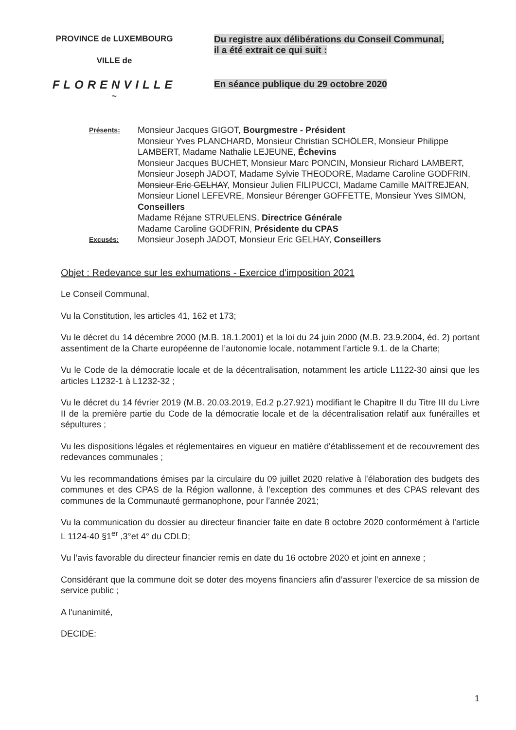PROVINCE de LUXEMBOURG
VILLE de
FLORENVILLE
~
Du registre aux délibérations du Conseil Communal,
il a été extrait ce qui suit :
En séance publique du 29 octobre 2020
Présents:
Monsieur Jacques GIGOT, Bourgmestre - Président
Monsieur Yves PLANCHARD, Monsieur Christian SCHÖLER, Monsieur Philippe LAMBERT, Madame Nathalie LEJEUNE, Échevins
Monsieur Jacques BUCHET, Monsieur Marc PONCIN, Monsieur Richard LAMBERT, Monsieur Joseph JADOT, Madame Sylvie THEODORE, Madame Caroline GODFRIN, Monsieur Eric GELHAY, Monsieur Julien FILIPUCCI, Madame Camille MAITREJEAN, Monsieur Lionel LEFEVRE, Monsieur Bérenger GOFFETTE, Monsieur Yves SIMON, Conseillers
Madame Réjane STRUELENS, Directrice Générale
Madame Caroline GODFRIN, Présidente du CPAS
Excusés:
Monsieur Joseph JADOT, Monsieur Eric GELHAY, Conseillers
Objet : Redevance sur les exhumations - Exercice d'imposition 2021
Le Conseil Communal,
Vu la Constitution, les articles 41, 162 et 173;
Vu le décret du 14 décembre 2000 (M.B. 18.1.2001) et la loi du 24 juin 2000 (M.B. 23.9.2004, éd. 2) portant assentiment de la Charte européenne de l’autonomie locale, notamment l’article 9.1. de la Charte;
Vu le Code de la démocratie locale et de la décentralisation, notamment les article L1122-30 ainsi que les articles L1232-1 à L1232-32 ;
Vu le décret du 14 février 2019 (M.B. 20.03.2019, Ed.2 p.27.921) modifiant le Chapitre II du Titre III du Livre II de la première partie du Code de la démocratie locale et de la décentralisation relatif aux funérailles et sépultures ;
Vu les dispositions légales et réglementaires en vigueur en matière d'établissement et de recouvrement des redevances communales ;
Vu les recommandations émises par la circulaire du 09 juillet 2020 relative à l’élaboration des budgets des communes et des CPAS de la Région wallonne, à l’exception des communes et des CPAS relevant des communes de la Communauté germanophone, pour l’année 2021;
Vu la communication du dossier au directeur financier faite en date 8 octobre 2020 conformément à l’article L 1124-40 §1<sup>er</sup> ,3°et 4° du CDLD;
Vu l’avis favorable du directeur financier remis en date du 16 octobre 2020 et joint en annexe ;
Considérant que la commune doit se doter des moyens financiers afin d’assurer l’exercice de sa mission de service public ;
A l'unanimité,
DECIDE:
1